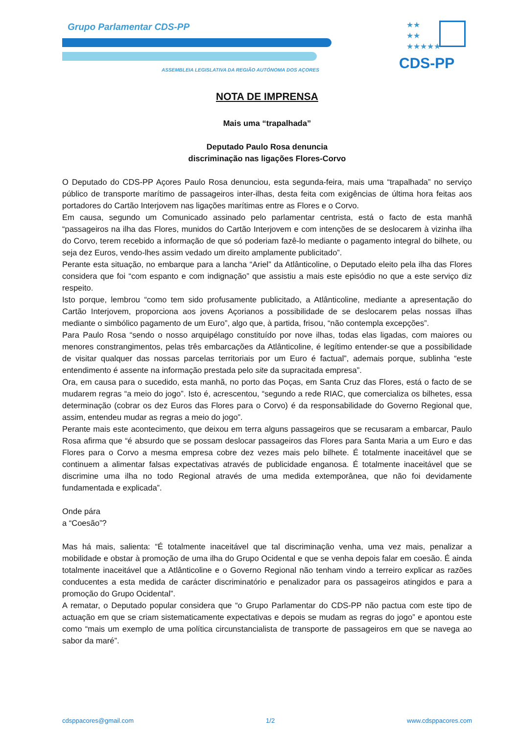Grupo Parlamentar CDS-PP
ASSEMBLEIA LEGISLATIVA DA REGIÃO AUTÓNOMA DOS AÇORES
★★
★★
★★★★★
CDS-PP
NOTA DE IMPRENSA
Mais uma “trapalhada”
Deputado Paulo Rosa denuncia
discriminação nas ligações Flores-Corvo
O Deputado do CDS-PP Açores Paulo Rosa denunciou, esta segunda-feira, mais uma “trapalhada” no serviço público de transporte marítimo de passageiros inter-ilhas, desta feita com exigências de última hora feitas aos portadores do Cartão Interjovem nas ligações marítimas entre as Flores e o Corvo.
Em causa, segundo um Comunicado assinado pelo parlamentar centrista, está o facto de esta manhã “passageiros na ilha das Flores, munidos do Cartão Interjovem e com intenções de se deslocarem à vizinha ilha do Corvo, terem recebido a informação de que só poderiam fazê-lo mediante o pagamento integral do bilhete, ou seja dez Euros, vendo-lhes assim vedado um direito amplamente publicitado”.
Perante esta situação, no embarque para a lancha “Ariel” da Atlânticoline, o Deputado eleito pela ilha das Flores considera que foi “com espanto e com indignação” que assistiu a mais este episódio no que a este serviço diz respeito.
Isto porque, lembrou “como tem sido profusamente publicitado, a Atlânticoline, mediante a apresentação do Cartão Interjovem, proporciona aos jovens Açorianos a possibilidade de se deslocarem pelas nossas ilhas mediante o simbólico pagamento de um Euro”, algo que, à partida, frisou, “não contempla excepções”.
Para Paulo Rosa “sendo o nosso arquipélago constituído por nove ilhas, todas elas ligadas, com maiores ou menores constrangimentos, pelas três embarcações da Atlânticoline, é legítimo entender-se que a possibilidade de visitar qualquer das nossas parcelas territoriais por um Euro é factual”, ademais porque, sublinha “este entendimento é assente na informação prestada pelo site da supracitada empresa”.
Ora, em causa para o sucedido, esta manhã, no porto das Poças, em Santa Cruz das Flores, está o facto de se mudarem regras “a meio do jogo”. Isto é, acrescentou, “segundo a rede RIAC, que comercializa os bilhetes, essa determinação (cobrar os dez Euros das Flores para o Corvo) é da responsabilidade do Governo Regional que, assim, entendeu mudar as regras a meio do jogo”.
Perante mais este acontecimento, que deixou em terra alguns passageiros que se recusaram a embarcar, Paulo Rosa afirma que “é absurdo que se possam deslocar passageiros das Flores para Santa Maria a um Euro e das Flores para o Corvo a mesma empresa cobre dez vezes mais pelo bilhete. É totalmente inaceitável que se continuem a alimentar falsas expectativas através de publicidade enganosa. É totalmente inaceitável que se discrimine uma ilha no todo Regional através de uma medida extemporânea, que não foi devidamente fundamentada e explicada”.
Onde pára
a “Coesão”?
Mas há mais, salienta: “É totalmente inaceitável que tal discriminação venha, uma vez mais, penalizar a mobilidade e obstar à promoção de uma ilha do Grupo Ocidental e que se venha depois falar em coesão. É ainda totalmente inaceitável que a Atlânticoline e o Governo Regional não tenham vindo a terreiro explicar as razões conducentes a esta medida de carácter discriminatório e penalizador para os passageiros atingidos e para a promoção do Grupo Ocidental”.
A rematar, o Deputado popular considera que “o Grupo Parlamentar do CDS-PP não pactua com este tipo de actuação em que se criam sistematicamente expectativas e depois se mudam as regras do jogo” e apontou este como “mais um exemplo de uma política circunstancialista de transporte de passageiros em que se navega ao sabor da maré”.
cdsppacores@gmail.com 1/2 www.cdsppacores.com